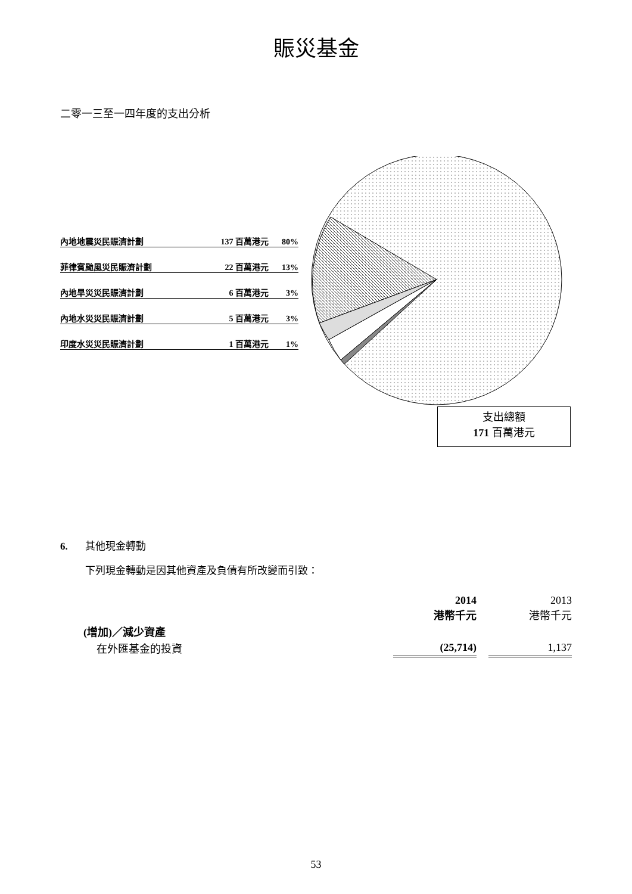賑災基金
二零一三至一四年度的支出分析
內地地震災民賑濟計劃 137 百萬港元 80%
菲律賓颱風災民賑濟計劃 22 百萬港元 13%
內地旱災災民賑濟計劃 6 百萬港元 3%
內地水災災民賑濟計劃 5 百萬港元 3%
印度水災災民賑濟計劃 1 百萬港元 1%
支出總額
171 百萬港元
6. 其他現金轉動
下列現金轉動是因其他資產及負債有所改變而引致：
| | 2014 港幣千元 | | 2013 港幣千元 |
| (增加)／減少資產 | | | |
| 在外匯基金的投資 | (25,714) | | 1,137 |
53